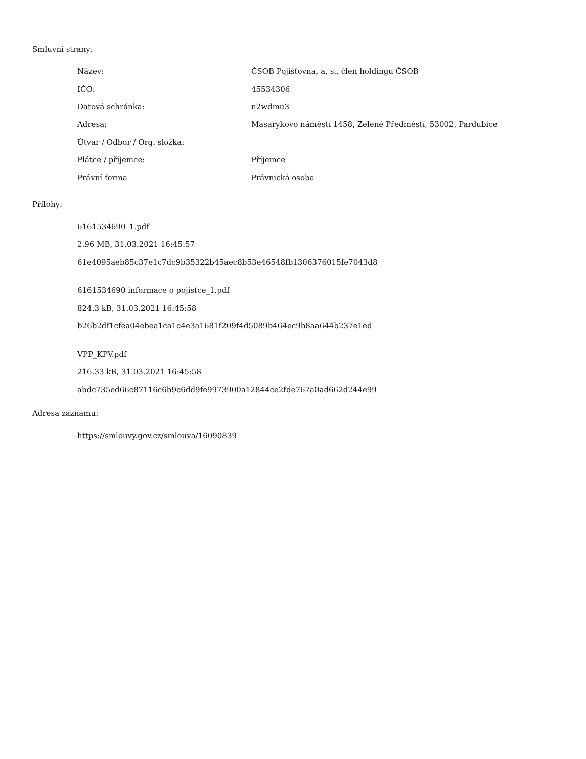Smluvní strany:
| Název: | ČSOB Pojišťovna, a. s., člen holdingu ČSOB |
| IČO: | 45534306 |
| Datová schránka: | n2wdmu3 |
| Adresa: | Masarykovo náměstí 1458, Zelené Předměstí, 53002, Pardubice |
| Útvar / Odbor / Org. složka: | |
| Plátce / příjemce: | Příjemce |
| Právní forma | Právnická osoba |
Přílohy:
6161534690_1.pdf
2.96 MB, 31.03.2021 16:45:57
61e4095aeb85c37e1c7dc9b35322b45aec8b53e46548fb1306376015fe7043d8
6161534690 informace o pojistce_1.pdf
824.3 kB, 31.03.2021 16:45:58
b26b2df1cfea04ebea1ca1c4e3a1681f209f4d5089b464ec9b8aa644b237e1ed
VPP_KPV.pdf
216.33 kB, 31.03.2021 16:45:58
abdc735ed66c87116c6b9c6dd9fe9973900a12844ce2fde767a0ad662d244e99
Adresa záznamu:
https://smlouvy.gov.cz/smlouva/16090839